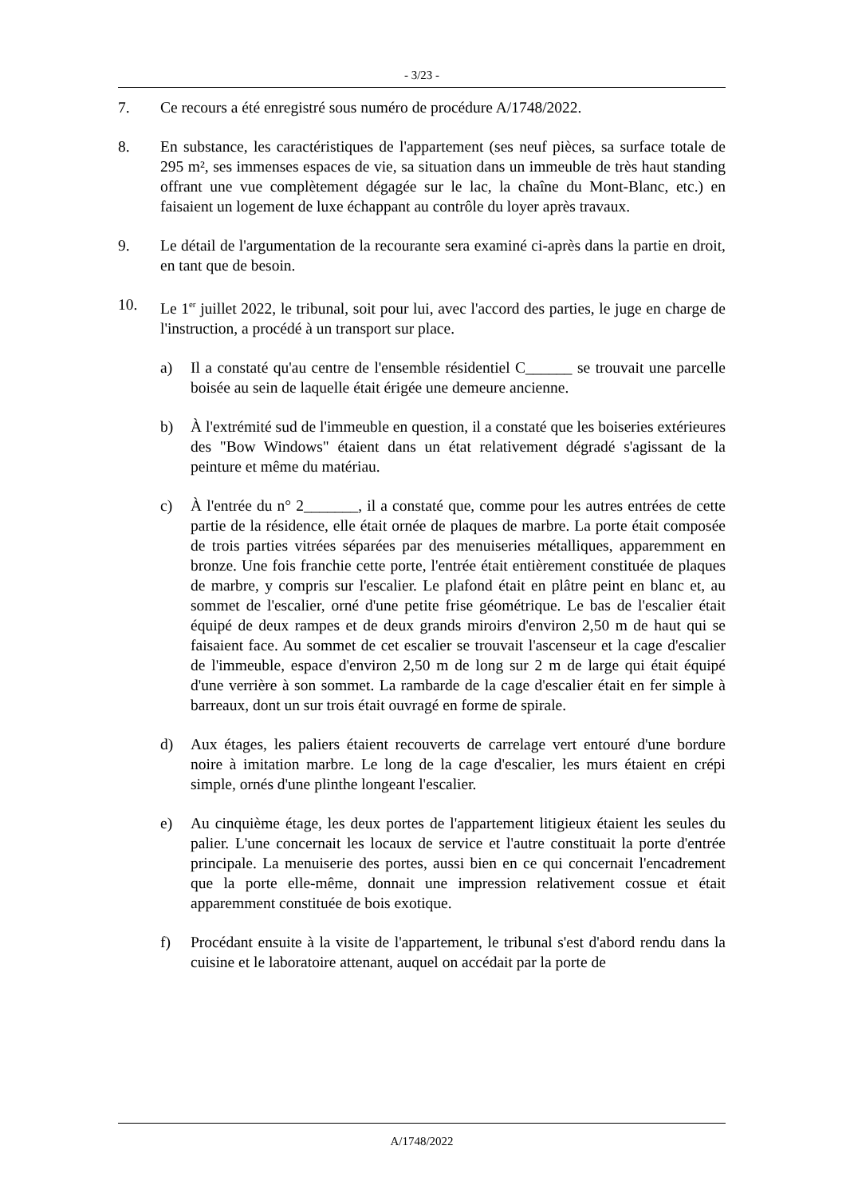- 3/23 -
7. Ce recours a été enregistré sous numéro de procédure A/1748/2022.
8. En substance, les caractéristiques de l'appartement (ses neuf pièces, sa surface totale de 295 m², ses immenses espaces de vie, sa situation dans un immeuble de très haut standing offrant une vue complètement dégagée sur le lac, la chaîne du Mont-Blanc, etc.) en faisaient un logement de luxe échappant au contrôle du loyer après travaux.
9. Le détail de l'argumentation de la recourante sera examiné ci-après dans la partie en droit, en tant que de besoin.
10. Le 1<sup>er</sup> juillet 2022, le tribunal, soit pour lui, avec l'accord des parties, le juge en charge de l'instruction, a procédé à un transport sur place.
a) Il a constaté qu'au centre de l'ensemble résidentiel C______ se trouvait une parcelle boisée au sein de laquelle était érigée une demeure ancienne.
b) À l'extrémité sud de l'immeuble en question, il a constaté que les boiseries extérieures des "Bow Windows" étaient dans un état relativement dégradé s'agissant de la peinture et même du matériau.
c) À l'entrée du n° 2_______, il a constaté que, comme pour les autres entrées de cette partie de la résidence, elle était ornée de plaques de marbre. La porte était composée de trois parties vitrées séparées par des menuiseries métalliques, apparemment en bronze. Une fois franchie cette porte, l'entrée était entièrement constituée de plaques de marbre, y compris sur l'escalier. Le plafond était en plâtre peint en blanc et, au sommet de l'escalier, orné d'une petite frise géométrique. Le bas de l'escalier était équipé de deux rampes et de deux grands miroirs d'environ 2,50 m de haut qui se faisaient face. Au sommet de cet escalier se trouvait l'ascenseur et la cage d'escalier de l'immeuble, espace d'environ 2,50 m de long sur 2 m de large qui était équipé d'une verrière à son sommet. La rambarde de la cage d'escalier était en fer simple à barreaux, dont un sur trois était ouvragé en forme de spirale.
d) Aux étages, les paliers étaient recouverts de carrelage vert entouré d'une bordure noire à imitation marbre. Le long de la cage d'escalier, les murs étaient en crépi simple, ornés d'une plinthe longeant l'escalier.
e) Au cinquième étage, les deux portes de l'appartement litigieux étaient les seules du palier. L'une concernait les locaux de service et l'autre constituait la porte d'entrée principale. La menuiserie des portes, aussi bien en ce qui concernait l'encadrement que la porte elle-même, donnait une impression relativement cossue et était apparemment constituée de bois exotique.
f) Procédant ensuite à la visite de l'appartement, le tribunal s'est d'abord rendu dans la cuisine et le laboratoire attenant, auquel on accédait par la porte de
A/1748/2022